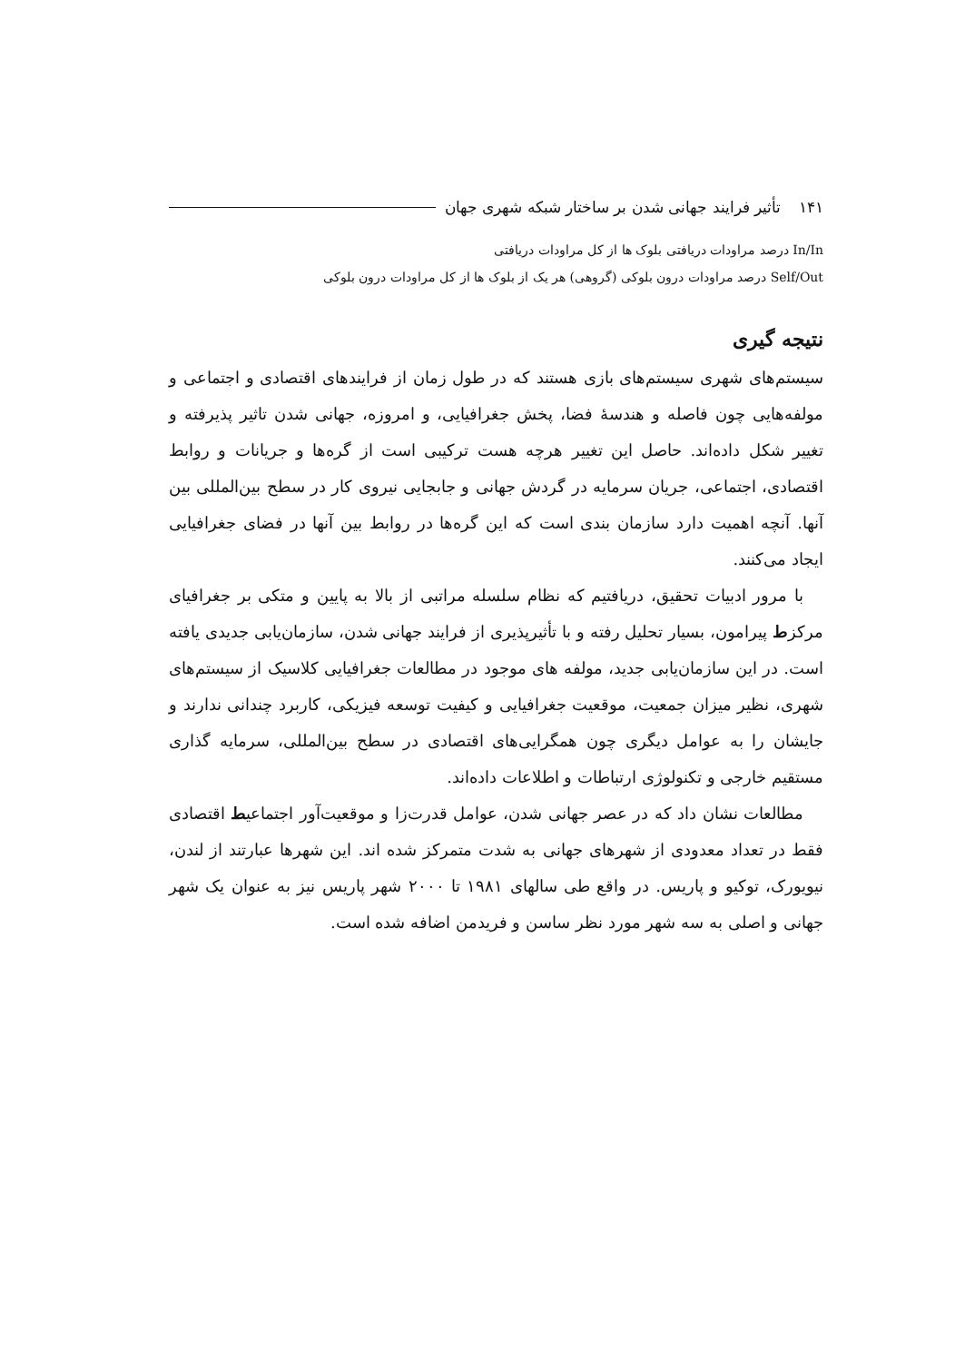۱۴۱ تأثیر فرایند جهانی شدن بر ساختار شبکه شهری جهان
In/In درصد مراودات دریافتی بلوک ها از کل مراودات دریافتی
Self/Out درصد مراودات درون بلوکی (گروهی) هر یک از بلوک ها از کل مراودات درون بلوکی
نتیجه گیری
سیستم‌های شهری سیستم‌های بازی هستند که در طول زمان از فرایندهای اقتصادی و اجتماعی و مولفه‌هایی چون فاصله و هندسهٔ فضا، پخش جغرافیایی، و امروزه، جهانی شدن تاثیر پذیرفته و تغییر شکل داده‌اند. حاصل این تغییر هرچه هست ترکیبی است از گره‌ها و جریانات و روابط اقتصادی، اجتماعی، جریان سرمایه در گردش جهانی و جابجایی نیروی کار در سطح بین‌المللی بین آنها. آنچه اهمیت دارد سازمان بندی است که این گره‌ها در روابط بین آنها در فضای جغرافیایی ایجاد می‌کنند.
با مرور ادبیات تحقیق، دریافتیم که نظام سلسله مراتبی از بالا به پایین و متکی بر جغرافیای مرکزط پیرامون، بسیار تحلیل رفته و با تأثیرپذیری از فرایند جهانی شدن، سازمان‌یابی جدیدی یافته است. در این سازمان‌یابی جدید، مولفه های موجود در مطالعات جغرافیایی کلاسیک از سیستم‌های شهری، نظیر میزان جمعیت، موقعیت جغرافیایی و کیفیت توسعه فیزیکی، کاربرد چندانی ندارند و جایشان را به عوامل دیگری چون همگرایی‌های اقتصادی در سطح بین‌المللی، سرمایه گذاری مستقیم خارجی و تکنولوژی ارتباطات و اطلاعات داده‌اند.
مطالعات نشان داد که در عصر جهانی شدن، عوامل قدرت‌زا و موقعیت‌آور اجتماعیط اقتصادی فقط در تعداد معدودی از شهرهای جهانی به شدت متمرکز شده اند. این شهرها عبارتند از لندن، نیویورک، توکیو و پاریس. در واقع طی سالهای ۱۹۸۱ تا ۲۰۰۰ شهر پاریس نیز به عنوان یک شهر جهانی و اصلی به سه شهر مورد نظر ساسن و فریدمن اضافه شده است.